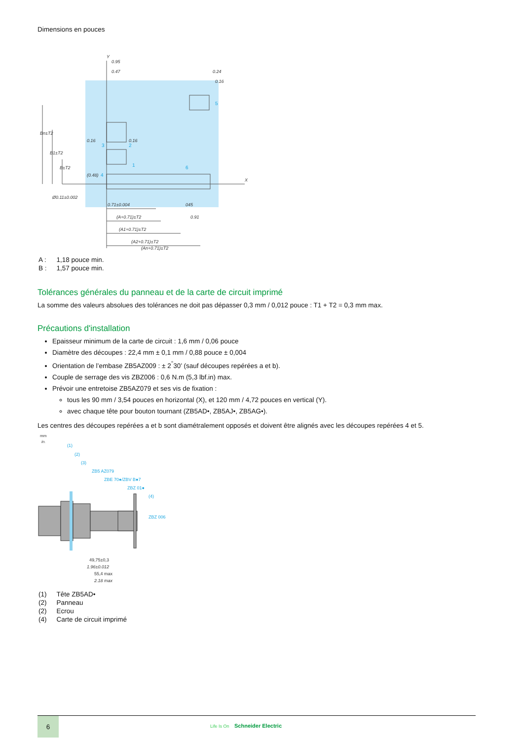Dimensions en pouces
0.95
0.47
0.24
0.16
0.16
0.16
(0.48)
Ø0.11±0.002
0.71±0.004
(A+0.71)±T2
(A1+0.71)±T2
(A2+0.71)±T2
(An+0.71)±T2
045
0.91
Bn±T2
B1±T2
B±T2
X
Y
5
3
2
1
6
4
| A : | 1,18 pouce min. |
| B : | 1,57 pouce min. |
Tolérances générales du panneau et de la carte de circuit imprimé
La somme des valeurs absolues des tolérances ne doit pas dépasser 0,3 mm / 0,012 pouce : T1 + T2 = 0,3 mm max.
Précautions d'installation
Epaisseur minimum de la carte de circuit : 1,6 mm / 0,06 pouce
Diamètre des découpes : 22,4 mm ± 0,1 mm / 0,88 pouce ± 0,004
Orientation de l’embase ZB5AZ009 : ± 2<sup>°</sup>30’ (sauf découpes repérées a et b).
Couple de serrage des vis ZBZ006 : 0,6 N.m (5,3 lbf.in) max.
Prévoir une entretoise ZB5AZ079 et ses vis de fixation :
tous les 90 mm / 3,54 pouces en horizontal (X), et 120 mm / 4,72 pouces en vertical (Y).
avec chaque tête pour bouton tournant (ZB5AD•, ZB5AJ•, ZB5AG•).
Les centres des découpes repérées a et b sont diamétralement opposés et doivent être alignés avec les découpes repérées 4 et 5.
(1)
(2)
(3)
ZB5 AZ079
ZBE 70●/ZBV B●7
ZBZ 01●
(4)
ZBZ 006
mm
in.
49,75±0,3
1.96±0.012
55,4 max
2.18 max
| (1) | Tête ZB5AD• |
| (2) | Panneau |
| (2) | Ecrou |
| (4) | Carte de circuit imprimé |
6
Life Is On Schneider Electric